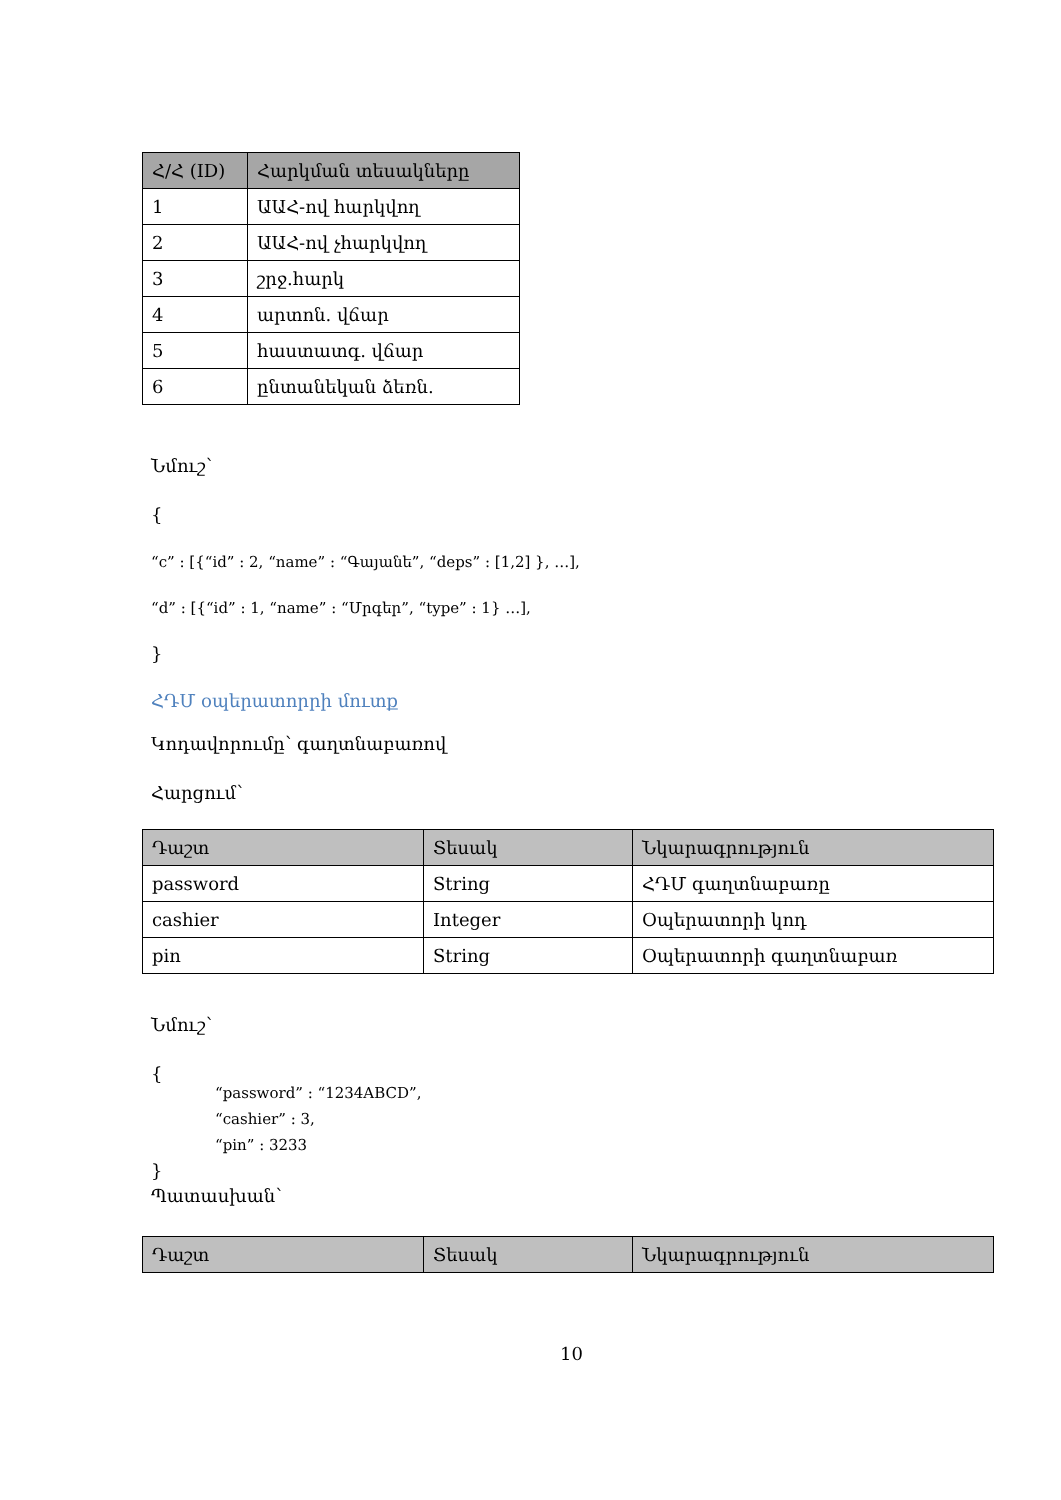| Հ/Հ (ID) | Հարկման տեսակները |
| --- | --- |
| 1 | ԱԱՀ-ով հարկվող |
| 2 | ԱԱՀ-ով չհարկվող |
| 3 | շրջ.հարկ |
| 4 | արտոն. վճար |
| 5 | հաստատգ. վճար |
| 6 | ընտանեկան ձեռն. |
Նմուշ՝
{
“c” : [{“id” : 2, “name” : “Գայանե”, “deps” : [1,2] }, …],
“d” : [{“id” : 1, “name” : “Մրգեր”, “type” : 1} …],
}
ՀԴՄ օպերատորրի մուտք
Կոդավորումը՝ գաղտնաբառով
Հարցում՝
| Դաշտ | Տեսակ | Նկարագրություն |
| --- | --- | --- |
| password | String | ՀԴՄ գաղտնաբառը |
| cashier | Integer | Օպերատորի կոդ |
| pin | String | Օպերատորի գաղտնաբառ |
Նմուշ՝
{
“password” : “1234ABCD”,
“cashier” : 3,
“pin” : 3233
}
Պատասխան՝
| Դաշտ | Տեսակ | Նկարագրություն |
| --- | --- | --- |
10